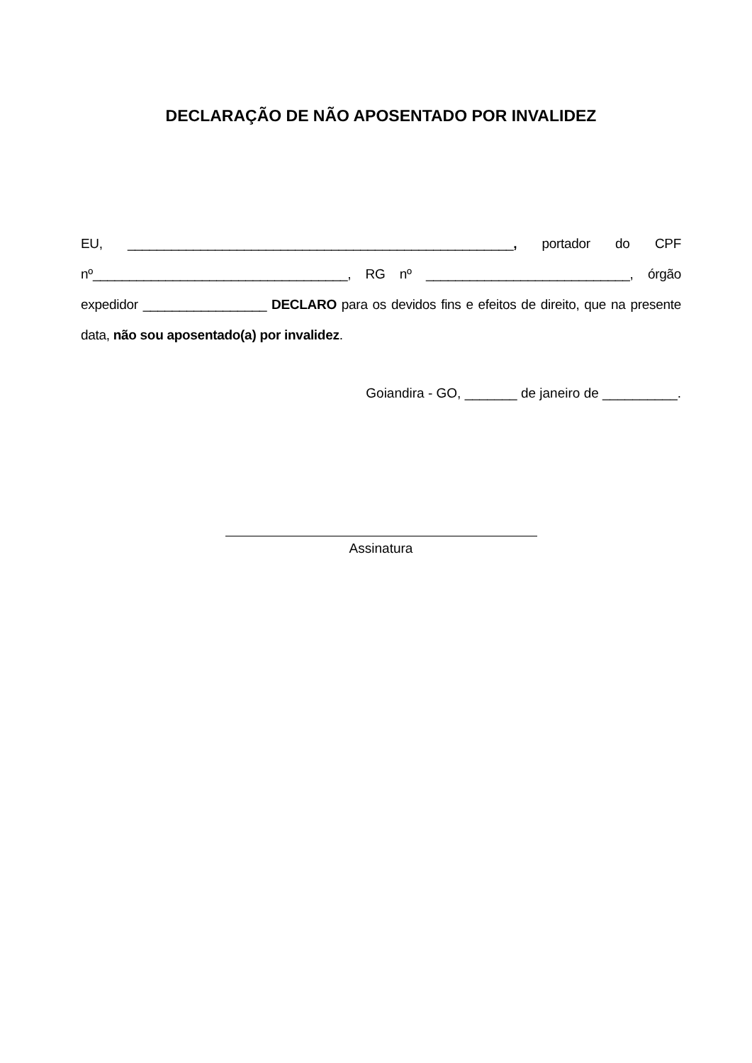DECLARAÇÃO DE NÃO APOSENTADO POR INVALIDEZ
EU, _____________________________________________________, portador do CPF nº___________________________________, RG nº ____________________________, órgão expedidor _________________ DECLARO para os devidos fins e efeitos de direito, que na presente data, não sou aposentado(a) por invalidez.
Goiandira - GO, _______ de janeiro de __________.
Assinatura